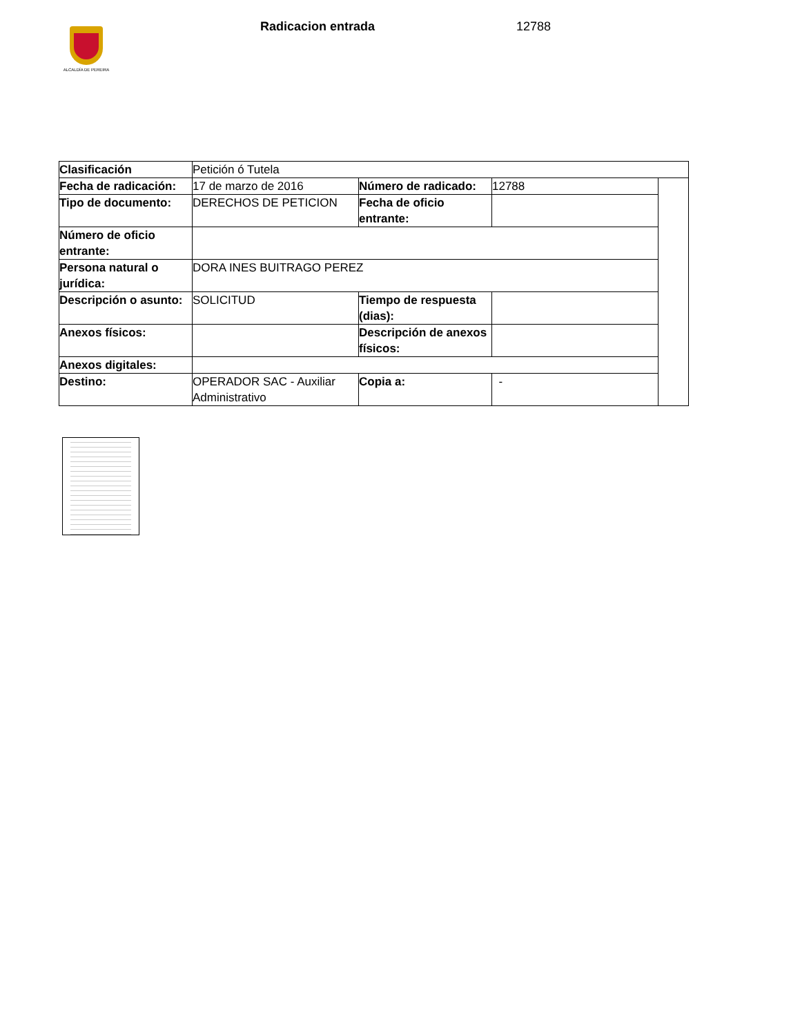ALCALDÍA DE PEREIRA
Radicacion entrada 12788
| Clasificación | Petición ó Tutela | | | |
| Fecha de radicación: | 17 de marzo de 2016 | Número de radicado: | 12788 | |
| Tipo de documento: | DERECHOS DE PETICION | Fecha de oficio entrante: | | |
| Número de oficio entrante: | | | | |
| Persona natural o jurídica: | DORA INES BUITRAGO PEREZ | | | |
| Descripción o asunto: | SOLICITUD | Tiempo de respuesta (dias): | | |
| Anexos físicos: | | Descripción de anexos físicos: | | |
| Anexos digitales: | | | | |
| Destino: | OPERADOR SAC - Auxiliar Administrativo | Copia a: | - | |